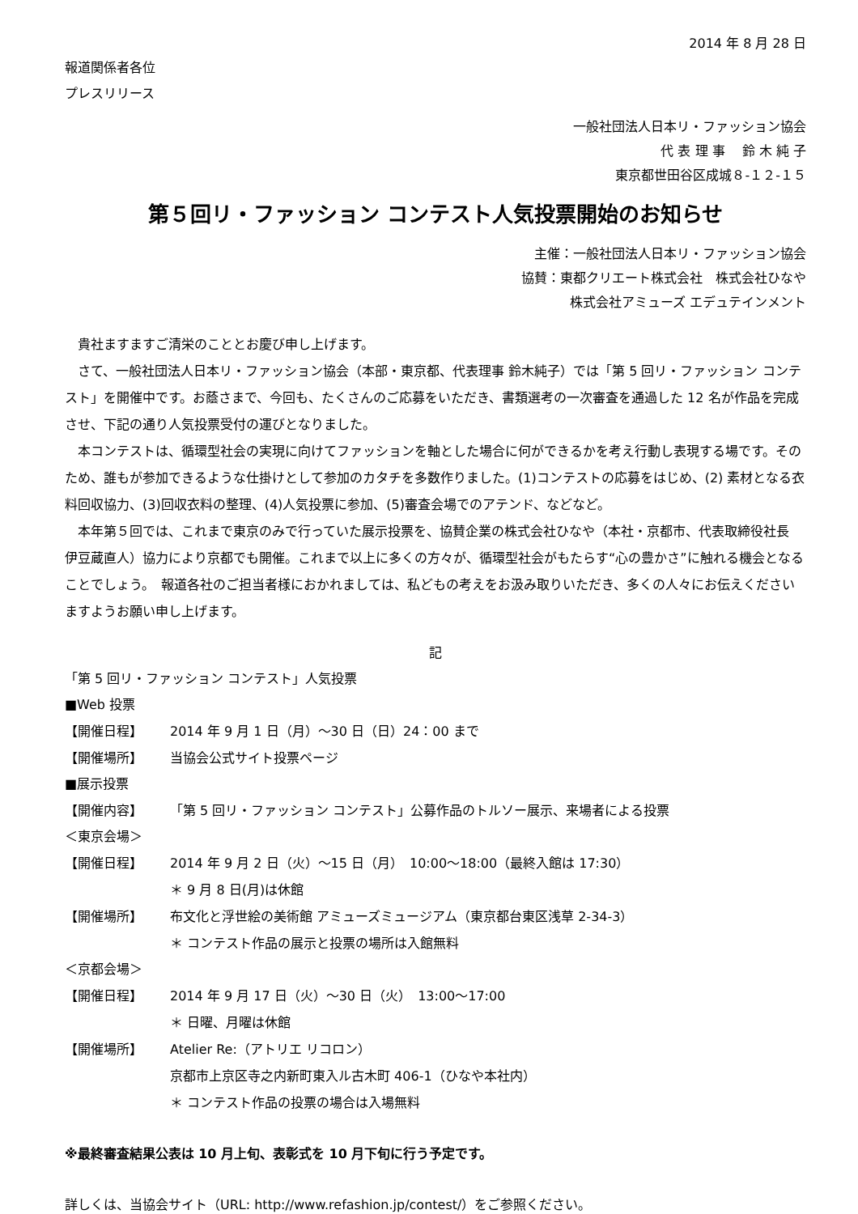2014 年 8 月 28 日
報道関係者各位
プレスリリース
一般社団法人日本リ・ファッション協会
代 表 理 事　 鈴 木 純 子
東京都世田谷区成城８-１２-１５
第５回リ・ファッション コンテスト人気投票開始のお知らせ
主催：一般社団法人日本リ・ファッション協会
協賛：東都クリエート株式会社　株式会社ひなや
株式会社アミューズ エデュテインメント
貴社ますますご清栄のこととお慶び申し上げます。
さて、一般社団法人日本リ・ファッション協会（本部・東京都、代表理事 鈴木純子）では「第 5 回リ・ファッション コンテスト」を開催中です。お蔭さまで、今回も、たくさんのご応募をいただき、書類選考の一次審査を通過した 12 名が作品を完成させ、下記の通り人気投票受付の運びとなりました。
本コンテストは、循環型社会の実現に向けてファッションを軸とした場合に何ができるかを考え行動し表現する場です。そのため、誰もが参加できるような仕掛けとして参加のカタチを多数作りました。(1)コンテストの応募をはじめ、(2) 素材となる衣料回収協力、(3)回収衣料の整理、(4)人気投票に参加、(5)審査会場でのアテンド、などなど。
本年第５回では、これまで東京のみで行っていた展示投票を、協賛企業の株式会社ひなや（本社・京都市、代表取締役社長 伊豆蔵直人）協力により京都でも開催。これまで以上に多くの方々が、循環型社会がもたらす“心の豊かさ”に触れる機会となることでしょう。　報道各社のご担当者様におかれましては、私どもの考えをお汲み取りいただき、多くの人々にお伝えくださいますようお願い申し上げます。
記
「第 5 回リ・ファッション コンテスト」人気投票
■Web 投票
【開催日程】 2014 年 9 月 1 日（月）～30 日（日）24：00 まで
【開催場所】 当協会公式サイト投票ページ
■展示投票
【開催内容】 「第 5 回リ・ファッション コンテスト」公募作品のトルソー展示、来場者による投票
＜東京会場＞
【開催日程】 2014 年 9 月 2 日（火）～15 日（月）　10:00～18:00（最終入館は 17:30）
＊ 9 月 8 日(月)は休館
【開催場所】 布文化と浮世絵の美術館 アミューズミュージアム（東京都台東区浅草 2-34-3）
＊ コンテスト作品の展示と投票の場所は入館無料
＜京都会場＞
【開催日程】 2014 年 9 月 17 日（火）～30 日（火）　13:00～17:00
＊ 日曜、月曜は休館
【開催場所】 Atelier Re:（アトリエ リコロン）
京都市上京区寺之内新町東入ル古木町 406-1（ひなや本社内）
＊ コンテスト作品の投票の場合は入場無料
※最終審査結果公表は 10 月上旬、表彰式を 10 月下旬に行う予定です。
詳しくは、当協会サイト（URL: http://www.refashion.jp/contest/）をご参照ください。